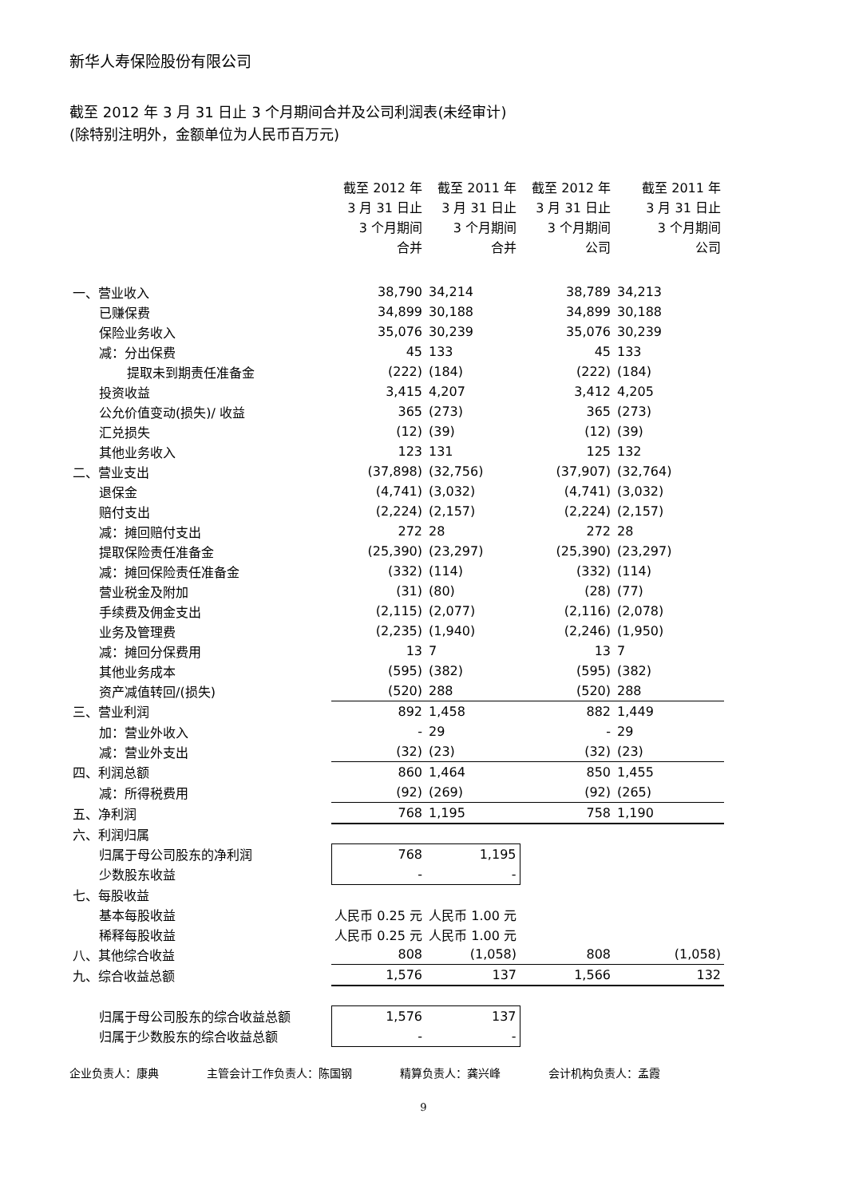新华人寿保险股份有限公司
截至 2012 年 3 月 31 日止 3 个月期间合并及公司利润表(未经审计)
(除特别注明外，金额单位为人民币百万元)
| | 截至 2012 年 3 月 31 日止 3 个月期间 合并 | 截至 2011 年 3 月 31 日止 3 个月期间 合并 | 截至 2012 年 3 月 31 日止 3 个月期间 公司 | 截至 2011 年 3 月 31 日止 3 个月期间 公司 |
| --- | --- | --- | --- | --- |
| 一、营业收入 | 38,790 | 34,214 | 38,789 | 34,213 |
| 已赚保费 | 34,899 | 30,188 | 34,899 | 30,188 |
| 保险业务收入 | 35,076 | 30,239 | 35,076 | 30,239 |
| 减：分出保费 | 45 | 133 | 45 | 133 |
| 提取未到期责任准备金 | (222) | (184) | (222) | (184) |
| 投资收益 | 3,415 | 4,207 | 3,412 | 4,205 |
| 公允价值变动(损失)/ 收益 | 365 | (273) | 365 | (273) |
| 汇兑损失 | (12) | (39) | (12) | (39) |
| 其他业务收入 | 123 | 131 | 125 | 132 |
| 二、营业支出 | (37,898) | (32,756) | (37,907) | (32,764) |
| 退保金 | (4,741) | (3,032) | (4,741) | (3,032) |
| 赔付支出 | (2,224) | (2,157) | (2,224) | (2,157) |
| 减：摊回赔付支出 | 272 | 28 | 272 | 28 |
| 提取保险责任准备金 | (25,390) | (23,297) | (25,390) | (23,297) |
| 减：摊回保险责任准备金 | (332) | (114) | (332) | (114) |
| 营业税金及附加 | (31) | (80) | (28) | (77) |
| 手续费及佣金支出 | (2,115) | (2,077) | (2,116) | (2,078) |
| 业务及管理费 | (2,235) | (1,940) | (2,246) | (1,950) |
| 减：摊回分保费用 | 13 | 7 | 13 | 7 |
| 其他业务成本 | (595) | (382) | (595) | (382) |
| 资产减值转回/(损失) | (520) | 288 | (520) | 288 |
| 三、营业利润 | 892 | 1,458 | 882 | 1,449 |
| 加：营业外收入 | - | 29 | - | 29 |
| 减：营业外支出 | (32) | (23) | (32) | (23) |
| 四、利润总额 | 860 | 1,464 | 850 | 1,455 |
| 减：所得税费用 | (92) | (269) | (92) | (265) |
| 五、净利润 | 768 | 1,195 | 758 | 1,190 |
| 六、利润归属 | | | | |
| 归属于母公司股东的净利润 | 768 | 1,195 | | |
| 少数股东收益 | - | - | | |
| 七、每股收益 | | | | |
| 基本每股收益 | 人民币 0.25 元 | 人民币 1.00 元 | | |
| 稀释每股收益 | 人民币 0.25 元 | 人民币 1.00 元 | | |
| 八、其他综合收益 | 808 | (1,058) | 808 | (1,058) |
| 九、综合收益总额 | 1,576 | 137 | 1,566 | 132 |
| 归属于母公司股东的综合收益总额 | 1,576 | 137 | | |
| 归属于少数股东的综合收益总额 | - | - | | |
企业负责人：康典 主管会计工作负责人：陈国钢 精算负责人：龚兴峰 会计机构负责人：孟霞
9